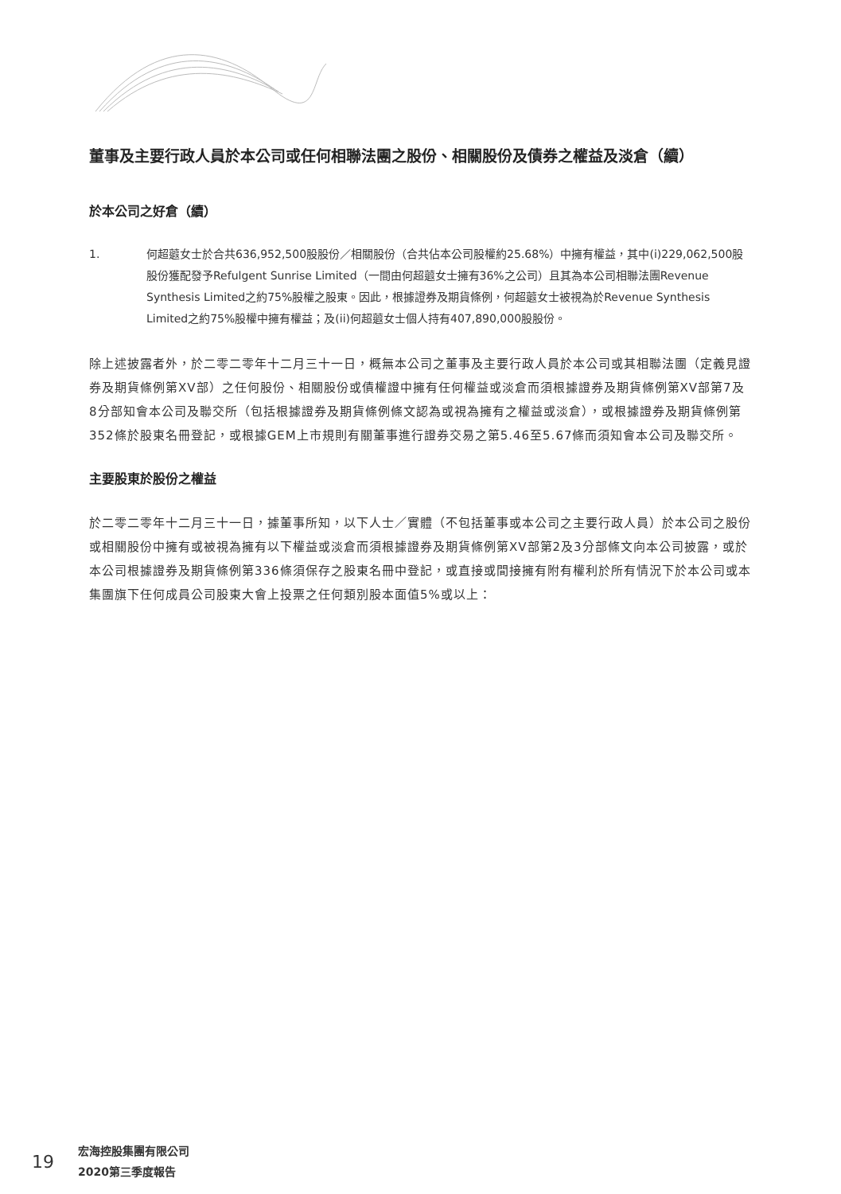董事及主要行政人員於本公司或任何相聯法團之股份、相關股份及債券之權益及淡倉（續）
於本公司之好倉（續）
1. 何超蕸女士於合共636,952,500股股份／相關股份（合共佔本公司股權約25.68%）中擁有權益，其中(i)229,062,500股股份獲配發予Refulgent Sunrise Limited（一間由何超蕸女士擁有36%之公司）且其為本公司相聯法團Revenue Synthesis Limited之約75%股權之股東。因此，根據證券及期貨條例，何超蕸女士被視為於Revenue Synthesis Limited之約75%股權中擁有權益；及(ii)何超蕸女士個人持有407,890,000股股份。
除上述披露者外，於二零二零年十二月三十一日，概無本公司之董事及主要行政人員於本公司或其相聯法團（定義見證券及期貨條例第XV部）之任何股份、相關股份或債權證中擁有任何權益或淡倉而須根據證券及期貨條例第XV部第7及8分部知會本公司及聯交所（包括根據證券及期貨條例條文認為或視為擁有之權益或淡倉），或根據證券及期貨條例第352條於股東名冊登記，或根據GEM上市規則有關董事進行證券交易之第5.46至5.67條而須知會本公司及聯交所。
主要股東於股份之權益
於二零二零年十二月三十一日，據董事所知，以下人士／實體（不包括董事或本公司之主要行政人員）於本公司之股份或相關股份中擁有或被視為擁有以下權益或淡倉而須根據證券及期貨條例第XV部第2及3分部條文向本公司披露，或於本公司根據證券及期貨條例第336條須保存之股東名冊中登記，或直接或間接擁有附有權利於所有情況下於本公司或本集團旗下任何成員公司股東大會上投票之任何類別股本面值5%或以上：
19
宏海控股集團有限公司
2020第三季度報告